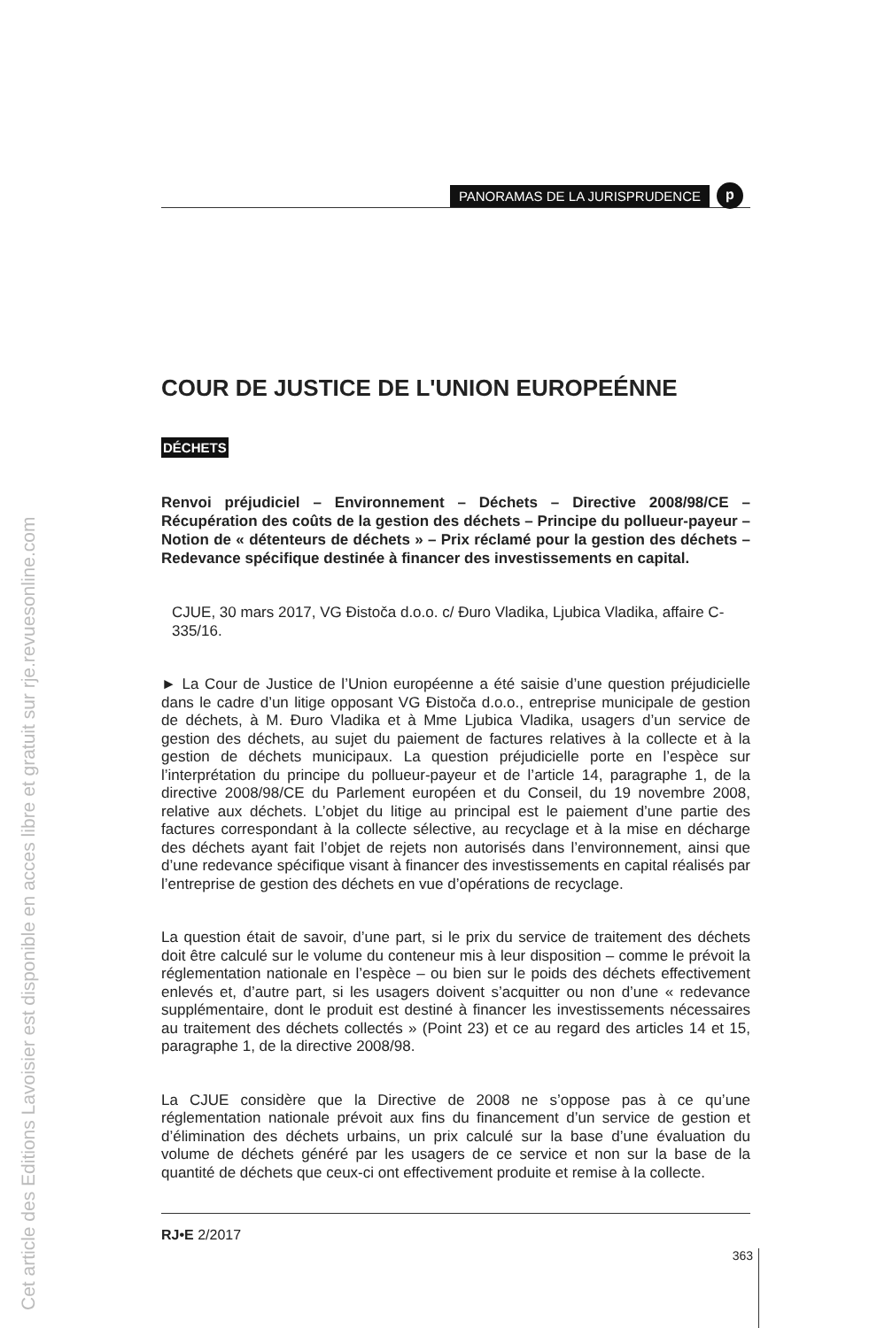Cet article des Editions Lavoisier est disponible en acces libre et gratuit sur rje.revuesonline.com
PANORAMAS DE LA JURISPRUDENCE
p
COUR DE JUSTICE DE L'UNION EUROPEÉNNE
DÉCHETS
Renvoi préjudiciel – Environnement – Déchets – Directive 2008/98/CE – Récupération des coûts de la gestion des déchets – Principe du pollueur-payeur – Notion de « détenteurs de déchets » – Prix réclamé pour la gestion des déchets – Redevance spécifique destinée à financer des investissements en capital.
CJUE, 30 mars 2017, VG Đistoča d.o.o. c/ Đuro Vladika, Ljubica Vladika, affaire C-335/16.
► La Cour de Justice de l’Union européenne a été saisie d’une question préjudicielle dans le cadre d’un litige opposant VG Đistoča d.o.o., entreprise municipale de gestion de déchets, à M. Đuro Vladika et à Mme Ljubica Vladika, usagers d’un service de gestion des déchets, au sujet du paiement de factures relatives à la collecte et à la gestion de déchets municipaux. La question préjudicielle porte en l’espèce sur l’interprétation du principe du pollueur-payeur et de l’article 14, paragraphe 1, de la directive 2008/98/CE du Parlement européen et du Conseil, du 19 novembre 2008, relative aux déchets. L’objet du litige au principal est le paiement d’une partie des factures correspondant à la collecte sélective, au recyclage et à la mise en décharge des déchets ayant fait l’objet de rejets non autorisés dans l’environnement, ainsi que d’une redevance spécifique visant à financer des investissements en capital réalisés par l’entreprise de gestion des déchets en vue d’opérations de recyclage.
La question était de savoir, d’une part, si le prix du service de traitement des déchets doit être calculé sur le volume du conteneur mis à leur disposition – comme le prévoit la réglementation nationale en l’espèce – ou bien sur le poids des déchets effectivement enlevés et, d’autre part, si les usagers doivent s’acquitter ou non d’une « redevance supplémentaire, dont le produit est destiné à financer les investissements nécessaires au traitement des déchets collectés » (Point 23) et ce au regard des articles 14 et 15, paragraphe 1, de la directive 2008/98.
La CJUE considère que la Directive de 2008 ne s’oppose pas à ce qu’une réglementation nationale prévoit aux fins du financement d’un service de gestion et d’élimination des déchets urbains, un prix calculé sur la base d’une évaluation du volume de déchets généré par les usagers de ce service et non sur la base de la quantité de déchets que ceux-ci ont effectivement produite et remise à la collecte.
RJ•E 2/2017
363